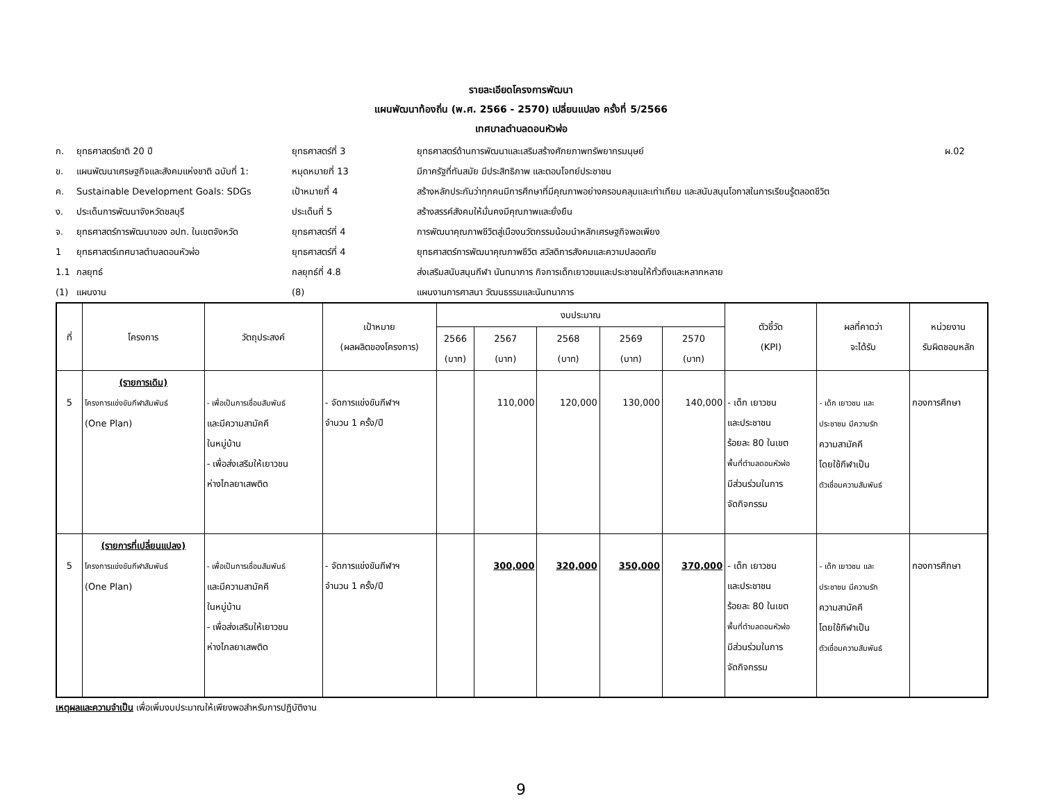รายละเอียดโครงการพัฒนา
แผนพัฒนาท้องถิ่น (พ.ศ. 2566 - 2570) เปลี่ยนแปลง ครั้งที่ 5/2566
เทศบาลตำบลดอนหัวฬ่อ
ก. ยุทธศาสตร์ชาติ 20 ปี ยุทธศาสตร์ที่ 3 ยุทธศาสตร์ด้านการพัฒนาและเสริมสร้างศักยภาพทรัพยากรมนุษย์ ผ.02 ข. แผนพัฒนาเศรษฐกิจและสังคมแห่งชาติ ฉบับที่ 1: หมุดหมายที่ 13 มีภาครัฐที่ทันสมัย มีประสิทธิภาพ และตอบโจทย์ประชาชน ค. Sustainable Development Goals: SDGs เป้าหมายที่ 4 สร้างหลักประกันว่าทุกคนมีการศึกษาที่มีคุณภาพอย่างครอบคลุมและเท่าเทียม และสนับสนุนโอกาสในการเรียนรู้ตลอดชีวิต ง. ประเด็นการพัฒนาจังหวัดชลบุรี ประเด็นที่ 5 สร้างสรรค์สังคมให้มั่นคงมีคุณภาพและยั่งยืน จ. ยุทธศาสตร์การพัฒนาของ อปท. ในเขตจังหวัด ยุทธศาสตร์ที่ 4 การพัฒนาคุณภาพชีวิตสู่เมืองนวัตกรรมน้อมนำหลักเศรษฐกิจพอเพียง 1 ยุทธศาสตร์เทศบาลตำบลดอนหัวฬ่อ ยุทธศาสตร์ที่ 4 ยุทธศาสตร์การพัฒนาคุณภาพชีวิต สวัสดิการสังคมและความปลอดภัย 1.1 กลยุทธ์ กลยุทธ์ที่ 4.8 ส่งเสริมสนับสนุนกีฬา นันทนาการ กิจการเด็กเยาวชนและประชาชนให้ทั่วถึงและหลากหลาย (1) แผนงาน (8) แผนงานการศาสนา วัฒนธรรมและนันทนาการ
| ที่ | โครงการ | วัตถุประสงค์ | เป้าหมาย (ผลผลิตของโครงการ) | งบประมาณ | | | | | ตัวชี้วัด (KPI) | ผลที่คาดว่า จะได้รับ | หน่วยงาน รับผิดชอบหลัก |
| --- | --- | --- | --- | --- | --- | --- | --- | --- | --- | --- | --- |
| | | | | 2566 (บาท) | 2567 (บาท) | 2568 (บาท) | 2569 (บาท) | 2570 (บาท) | | | |
| 5 | (รายการเดิม) โครงการแข่งขันกีฬาสัมพันธ์ (One Plan) | - เพื่อเป็นการเชื่อมสัมพันธ์ และมีความสามัคคี ในหมู่บ้าน - เพื่อส่งเสริมให้เยาวชน ห่างไกลยาเสพติด | - จัดการแข่งขันกีฬาฯ จำนวน 1 ครั้ง/ปี | | 110,000 | 120,000 | 130,000 | 140,000 | - เด็ก เยาวชน และประชาชน ร้อยละ 80 ในเขต พื้นที่ตำบลดอนหัวฬ่อ มีส่วนร่วมในการ จัดกิจกรรม | - เด็ก เยาวชน และ ประชาชน มีความรัก ความสามัคคี โดยใช้กีฬาเป็น ตัวเชื่อมความสัมพันธ์ | กองการศึกษา |
| 5 | (รายการที่เปลี่ยนแปลง) โครงการแข่งขันกีฬาสัมพันธ์ (One Plan) | - เพื่อเป็นการเชื่อมสัมพันธ์ และมีความสามัคคี ในหมู่บ้าน - เพื่อส่งเสริมให้เยาวชน ห่างไกลยาเสพติด | - จัดการแข่งขันกีฬาฯ จำนวน 1 ครั้ง/ปี | | 300,000 | 320,000 | 350,000 | 370,000 | - เด็ก เยาวชน และประชาชน ร้อยละ 80 ในเขต พื้นที่ตำบลดอนหัวฬ่อ มีส่วนร่วมในการ จัดกิจกรรม | - เด็ก เยาวชน และ ประชาชน มีความรัก ความสามัคคี โดยใช้กีฬาเป็น ตัวเชื่อมความสัมพันธ์ | กองการศึกษา |
เหตุผลและความจำเป็น เพื่อเพิ่มงบประมาณให้เพียงพอสำหรับการปฏิบัติงาน
9